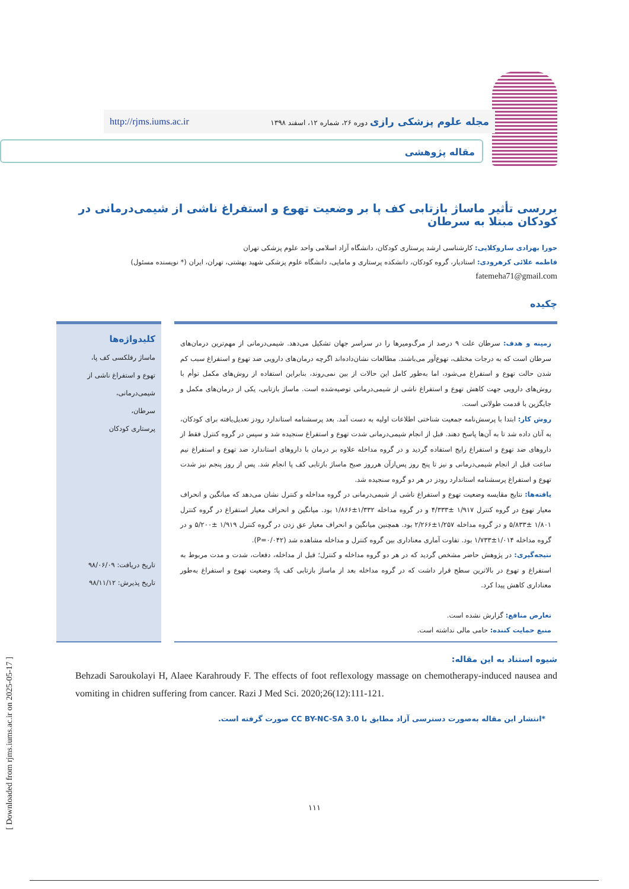مجله علوم پزشکی رازی دوره ۲۶، شماره ۱۲، اسفند ۱۳۹۸ http://rjms.iums.ac.ir
مقاله پژوهشی
بررسی تأثیر ماساژ بازتابی کف پا بر وضعیت تهوع و استفراغ ناشی از شیمی‌درمانی در کودکان مبتلا به سرطان
حورا بهزادی ساروکلایی: کارشناسی ارشد پرستاری کودکان، دانشگاه آزاد اسلامی واحد علوم پزشکی تهران
فاطمه علائی کرهرودی: استادیار، گروه کودکان، دانشکده پرستاری و مامایی، دانشگاه علوم پزشکی شهید بهشتی، تهران، ایران (* نویسنده مسئول)
fatemeha71@gmail.com
چکیده
زمینه و هدف: سرطان علت ۹ درصد از مرگ‌ومیرها را در سراسر جهان تشکیل می‌دهد. شیمی‌درمانی از مهم‌ترین درمان‌های سرطان است که به درجات مختلف، تهوع‌آور می‌باشند. مطالعات نشان‌داده‌اند اگرچه درمان‌های دارویی ضد تهوع و استفراغ سبب کم شدن حالت تهوع و استفراغ می‌شود، اما به‌طور کامل این حالات از بین نمی‌روند، بنابراین استفاده از روش‌های مکمل توأم با روش‌های دارویی جهت کاهش تهوع و استفراغ ناشی از شیمی‌درمانی توصیه‌شده است. ماساژ بازتابی، یکی از درمان‌های مکمل و جایگزین با قدمت طولانی است.
روش کار: ابتدا با پرسش‌نامه جمعیت شناختی اطلاعات اولیه به دست آمد. بعد پرسشنامه استاندارد رودز تعدیل‌یافته برای کودکان، به آنان داده شد تا به آن‌ها پاسخ دهند. قبل از انجام شیمی‌درمانی شدت تهوع و استفراغ سنجیده شد و سپس در گروه کنترل فقط از داروهای ضد تهوع و استفراغ رایج استفاده گردید و در گروه مداخله علاوه بر درمان با داروهای استاندارد ضد تهوع و استفراغ نیم ساعت قبل از انجام شیمی‌درمانی و نیز تا پنج روز پس‌ازآن هرروز صبح ماساژ بازتابی کف پا انجام شد. پس از روز پنجم نیز شدت تهوع و استفراغ پرسشنامه استاندارد رودز در هر دو گروه سنجیده شد.
یافته‌ها: نتایج مقایسه وضعیت تهوع و استفراغ ناشی از شیمی‌درمانی در گروه مداخله و کنترل نشان می‌دهد که میانگین و انحراف معیار تهوع در گروه کنترل ۱/۹۱۷ ±۴/۳۳۳ و در گروه مداخله ۱/۳۳۲±۱/۸۶۶ بود. میانگین و انحراف معیار استفراغ در گروه کنترل ۱/۸۰۱ ±۵/۸۳۳ و در گروه مداخله ۱/۲۵۷±۲/۲۶۶ بود. همچنین میانگین و انحراف معیار عق زدن در گروه کنترل ۱/۹۱۹ ±۵/۲۰۰ و در گروه مداخله ۱/۰۱۴±۱/۷۳۳ بود. تفاوت آماری معناداری بین گروه کنترل و مداخله مشاهده شد (P=۰/۰۴۲).
نتیجه‌گیری: در پژوهش حاضر مشخص گردید که در هر دو گروه مداخله و کنترل؛ قبل از مداخله، دفعات، شدت و مدت مربوط به استفراغ و تهوع در بالاترین سطح قرار داشت که در گروه مداخله بعد از ماساژ بازتابی کف پا؛ وضعیت تهوع و استفراغ به‌طور معناداری کاهش پیدا کرد.
تعارض منافع: گزارش نشده است.
منبع حمایت کننده: حامی مالی نداشته است.
کلیدواژه‌ها
ماساژ رفلکسی کف پا،
تهوع و استفراغ ناشی از شیمی‌درمانی،
سرطان،
پرستاری کودکان
تاریخ دریافت: ۹۸/۰۶/۰۹
تاریخ پذیرش: ۹۸/۱۱/۱۲
شیوه استناد به این مقاله:
Behzadi Saroukolayi H, Alaee Karahroudy F. The effects of foot reflexology massage on chemotherapy-induced nausea and vomiting in chidren suffering from cancer. Razi J Med Sci. 2020;26(12):111-121.
*انتشار این مقاله به‌صورت دسترسی آزاد مطابق با CC BY-NC-SA 3.0 صورت گرفته است.
۱۱۱
[ Downloaded from rjms.iums.ac.ir on 2025-05-17 ]